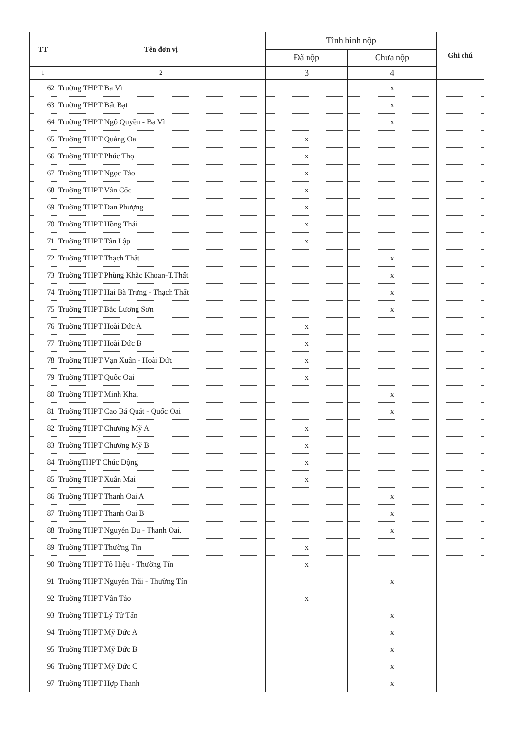| TT | Tên đơn vị | Tình hình nộp | | Ghi chú |
| --- | --- | --- | --- | --- |
| | | Đã nộp | Chưa nộp | |
| 1 | 2 | 3 | 4 | |
| 62 | Trường THPT Ba Vì | | x | |
| 63 | Trường THPT Bất Bạt | | x | |
| 64 | Trường THPT Ngô Quyền - Ba Vì | | x | |
| 65 | Trường THPT Quảng Oai | x | | |
| 66 | Trường THPT Phúc Thọ | x | | |
| 67 | Trường THPT Ngọc Tảo | x | | |
| 68 | Trường THPT Vân Cốc | x | | |
| 69 | Trường THPT Đan Phượng | x | | |
| 70 | Trường THPT Hồng Thái | x | | |
| 71 | Trường THPT Tân Lập | x | | |
| 72 | Trường THPT Thạch Thất | | x | |
| 73 | Trường THPT Phùng Khắc Khoan-T.Thất | | x | |
| 74 | Trường THPT Hai Bà Trưng - Thạch Thất | | x | |
| 75 | Trường THPT Bắc Lương Sơn | | x | |
| 76 | Trường THPT Hoài Đức A | x | | |
| 77 | Trường THPT Hoài Đức B | x | | |
| 78 | Trường THPT Vạn Xuân - Hoài Đức | x | | |
| 79 | Trường THPT Quốc Oai | x | | |
| 80 | Trường THPT Minh Khai | | x | |
| 81 | Trường THPT Cao Bá Quát - Quốc Oai | | x | |
| 82 | Trường THPT Chương Mỹ A | x | | |
| 83 | Trường THPT Chương Mỹ B | x | | |
| 84 | TrườngTHPT Chúc Động | x | | |
| 85 | Trường THPT Xuân Mai | x | | |
| 86 | Trường THPT Thanh Oai A | | x | |
| 87 | Trường THPT Thanh Oai B | | x | |
| 88 | Trường THPT Nguyễn Du - Thanh Oai. | | x | |
| 89 | Trường THPT Thường Tín | x | | |
| 90 | Trường THPT Tô Hiệu - Thường Tín | x | | |
| 91 | Trường THPT Nguyễn Trãi - Thường Tín | | x | |
| 92 | Trường THPT Vân Tảo | x | | |
| 93 | Trường THPT Lý Tử Tấn | | x | |
| 94 | Trường THPT Mỹ Đức A | | x | |
| 95 | Trường THPT Mỹ Đức B | | x | |
| 96 | Trường THPT Mỹ Đức C | | x | |
| 97 | Trường THPT Hợp Thanh | | x | |